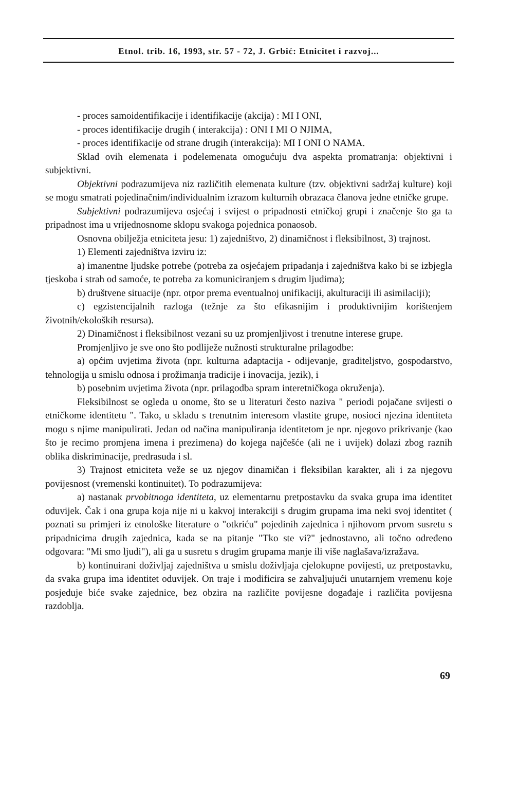Etnol. trib. 16, 1993, str. 57 - 72, J. Grbić: Etnicitet i razvoj...
- proces samoidentifikacije i identifikacije (akcija) : MI I ONI,
- proces identifikacije drugih ( interakcija) : ONI I MI O NJIMA,
- proces identifikacije od strane drugih (interakcija): MI I ONI O NAMA.
Sklad ovih elemenata i podelemenata omogućuju dva aspekta promatranja: objektivni i subjektivni.
Objektivni podrazumijeva niz različitih elemenata kulture (tzv. objektivni sadržaj kulture) koji se mogu smatrati pojedinačnim/individualnim izrazom kulturnih obrazaca članova jedne etničke grupe.
Subjektivni podrazumijeva osjećaj i svijest o pripadnosti etničkoj grupi i značenje što ga ta pripadnost ima u vrijednosnome sklopu svakoga pojednica ponaosob.
Osnovna obilježja etniciteta jesu: 1) zajedništvo, 2) dinamičnost i fleksibilnost, 3) trajnost.
1) Elementi zajedništva izviru iz:
a) imanentne ljudske potrebe (potreba za osjećajem pripadanja i zajedništva kako bi se izbjegla tjeskoba i strah od samoće, te potreba za komuniciranjem s drugim ljudima);
b) društvene situacije (npr. otpor prema eventualnoj unifikaciji, akulturaciji ili asimilaciji);
c) egzistencijalnih razloga (težnje za što efikasnijim i produktivnijim korištenjem životnih/ekoloških resursa).
2) Dinamičnost i fleksibilnost vezani su uz promjenljivost i trenutne interese grupe.
Promjenljivo je sve ono što podliježe nužnosti strukturalne prilagodbe:
a) općim uvjetima života (npr. kulturna adaptacija - odijevanje, graditeljstvo, gospodarstvo, tehnologija u smislu odnosa i prožimanja tradicije i inovacija, jezik), i
b) posebnim uvjetima života (npr. prilagodba spram interetničkoga okruženja).
Fleksibilnost se ogleda u onome, što se u literaturi često naziva " periodi pojačane svijesti o etničkome identitetu ". Tako, u skladu s trenutnim interesom vlastite grupe, nosioci njezina identiteta mogu s njime manipulirati. Jedan od načina manipuliranja identitetom je npr. njegovo prikrivanje (kao što je recimo promjena imena i prezimena) do kojega najčešće (ali ne i uvijek) dolazi zbog raznih oblika diskriminacije, predrasuda i sl.
3) Trajnost etniciteta veže se uz njegov dinamičan i fleksibilan karakter, ali i za njegovu povijesnost (vremenski kontinuitet). To podrazumijeva:
a) nastanak prvobitnoga identiteta, uz elementarnu pretpostavku da svaka grupa ima identitet oduvijek. Čak i ona grupa koja nije ni u kakvoj interakciji s drugim grupama ima neki svoj identitet ( poznati su primjeri iz etnološke literature o "otkriću" pojedinih zajednica i njihovom prvom susretu s pripadnicima drugih zajednica, kada se na pitanje "Tko ste vi?" jednostavno, ali točno određeno odgovara: "Mi smo ljudi"), ali ga u susretu s drugim grupama manje ili više naglašava/izražava.
b) kontinuirani doživljaj zajedništva u smislu doživljaja cjelokupne povijesti, uz pretpostavku, da svaka grupa ima identitet oduvijek. On traje i modificira se zahvaljujući unutarnjem vremenu koje posjeduje biće svake zajednice, bez obzira na različite povijesne događaje i različita povijesna razdoblja.
69